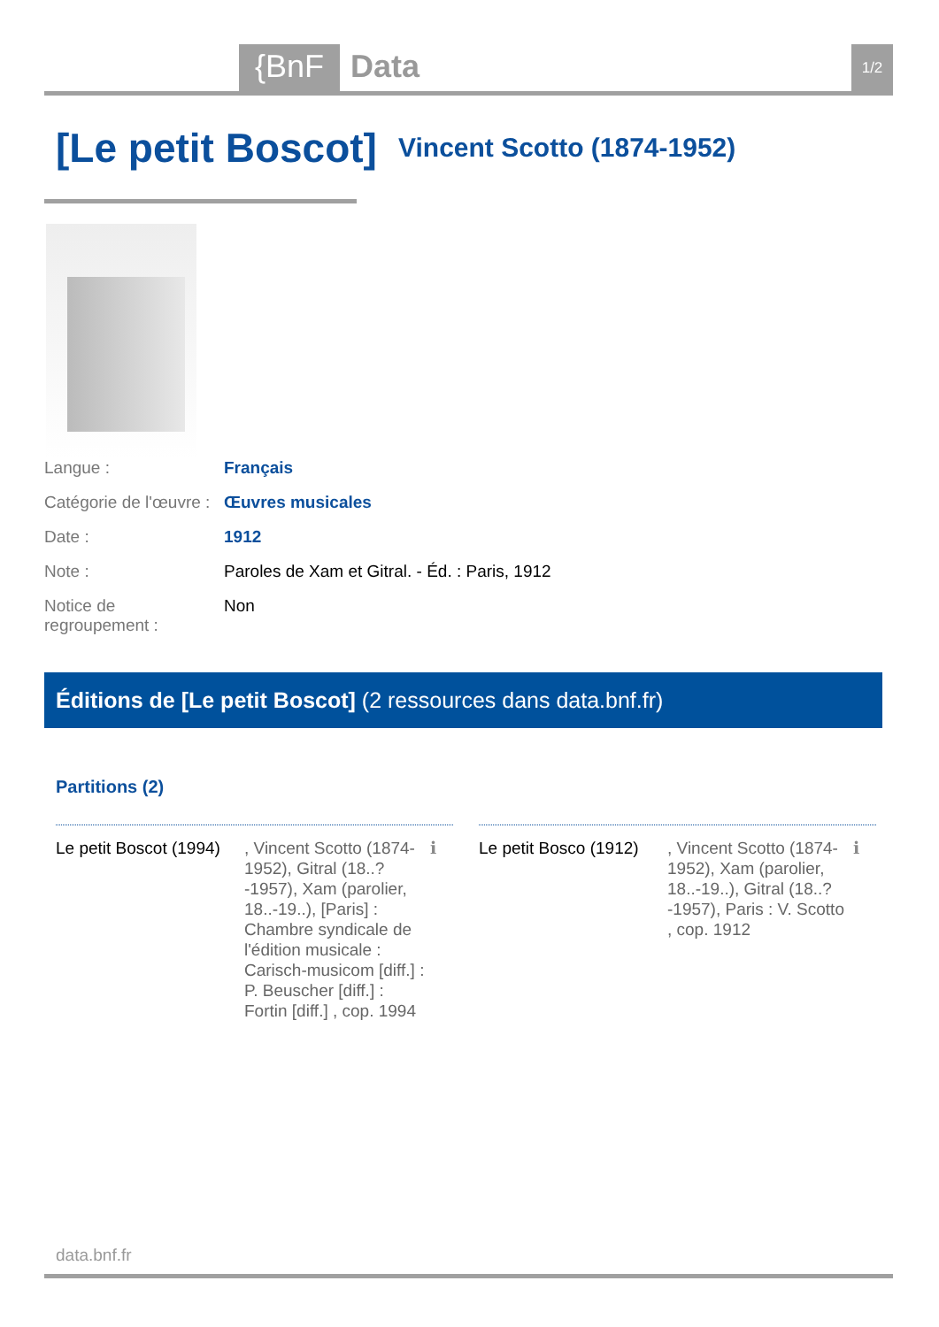{BnF Data 1/2
[Le petit Boscot] Vincent Scotto (1874-1952)
Langue : Français
Catégorie de l'œuvre : Œuvres musicales
Date : 1912
Note : Paroles de Xam et Gitral. - Éd. : Paris, 1912
Notice de regroupement : Non
Éditions de [Le petit Boscot] (2 ressources dans data.bnf.fr)
Partitions (2)
Le petit Boscot (1994)
, Vincent Scotto (1874-1952), Gitral (18..?-1957), Xam (parolier, 18..-19..), [Paris] : Chambre syndicale de l'édition musicale : Carisch-musicom [diff.] : P. Beuscher [diff.] : Fortin [diff.] , cop. 1994
ℹ
Le petit Bosco (1912)
, Vincent Scotto (1874-1952), Xam (parolier, 18..-19..), Gitral (18..?-1957), Paris : V. Scotto , cop. 1912
ℹ
data.bnf.fr